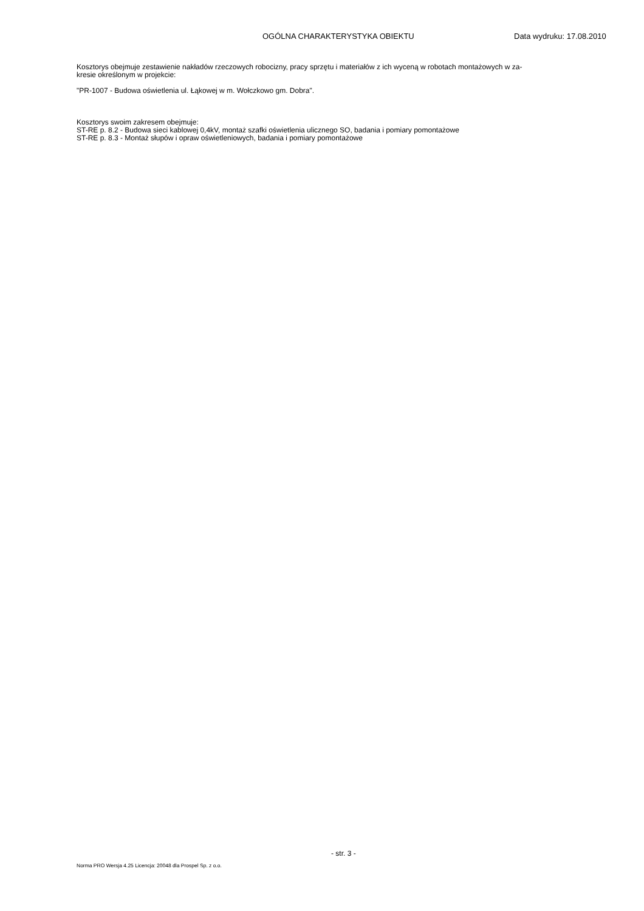OGÓLNA CHARAKTERYSTYKA OBIEKTU Data wydruku: 17.08.2010
Kosztorys obejmuje zestawienie nakładów rzeczowych robocizny, pracy sprzętu i materiałów z ich wyceną w robotach montażowych w za-
kresie określonym w projekcie:
"PR-1007 - Budowa oświetlenia ul. Łąkowej w m. Wołczkowo gm. Dobra".
Kosztorys swoim zakresem obejmuje:
ST-RE p. 8.2 - Budowa sieci kablowej 0,4kV, montaż szafki oświetlenia ulicznego SO, badania i pomiary pomontażowe
ST-RE p. 8.3 - Montaż słupów i opraw oświetleniowych, badania i pomiary pomontażowe
- str. 3 -
Norma PRO Wersja 4.25 Licencja: 20048 dla Prospel Sp. z o.o.